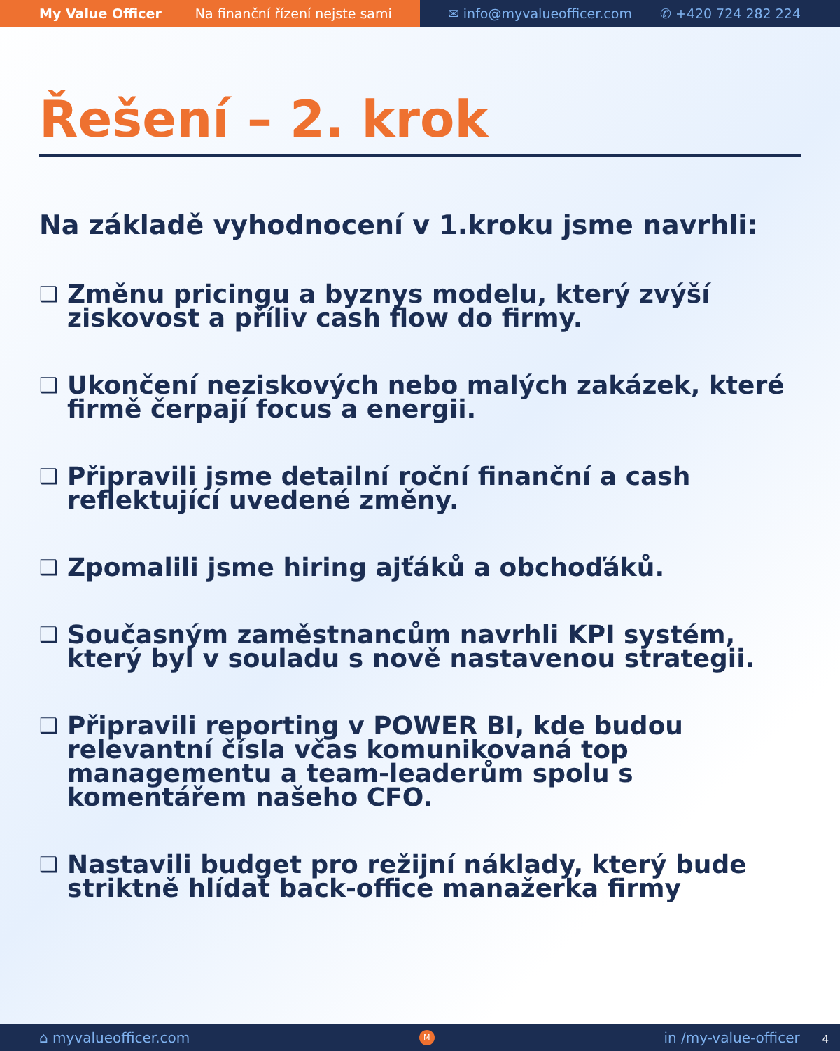My Value Officer Na finanční řízení nejste sami ✉ info@myvalueofficer.com ✆ +420 724 282 224
Řešení – 2. krok
Na základě vyhodnocení v 1.kroku jsme navrhli:
❑ Změnu pricingu a byznys modelu, který zvýší ziskovost a příliv cash flow do firmy.
❑ Ukončení neziskových nebo malých zakázek, které firmě čerpají focus a energii.
❑ Připravili jsme detailní roční finanční a cash reflektující uvedené změny.
❑ Zpomalili jsme hiring ajťáků a obchoďáků.
❑ Současným zaměstnancům navrhli KPI systém, který byl v souladu s nově nastavenou strategii.
❑ Připravili reporting v POWER BI, kde budou relevantní čísla včas komunikovaná top managementu a team-leaderům spolu s komentářem našeho CFO.
❑ Nastavili budget pro režijní náklady, který bude striktně hlídat back-office manažerka firmy
⌂ myvalueofficer.com M in /my-value-officer 4